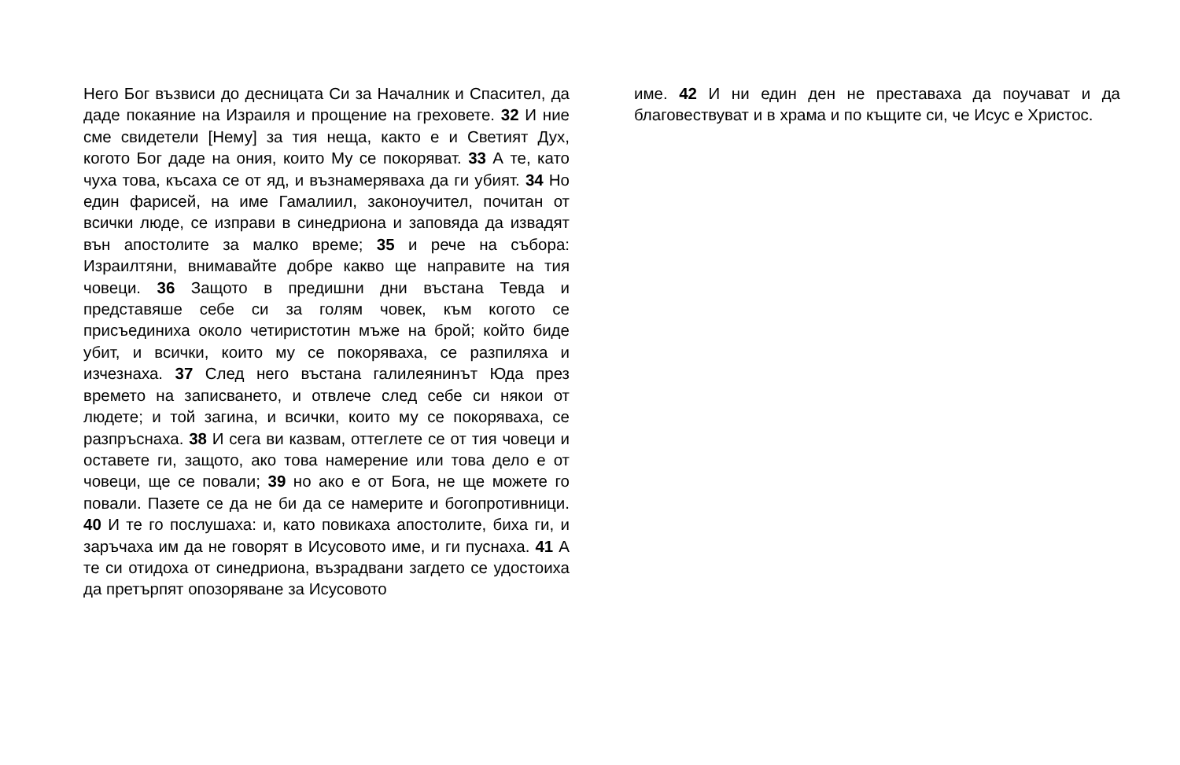Него Бог възвиси до десницата Си за Началник и Спасител, да даде покаяние на Израиля и прощение на греховете. 32 И ние сме свидетели [Нему] за тия неща, както е и Светият Дух, когото Бог даде на ония, които Му се покоряват. 33 А те, като чуха това, късаха се от яд, и възнамеряваха да ги убият. 34 Но един фарисей, на име Гамалиил, законоучител, почитан от всички люде, се изправи в синедриона и заповяда да извадят вън апостолите за малко време; 35 и рече на събора: Израилтяни, внимавайте добре какво ще направите на тия човеци. 36 Защото в предишни дни въстана Тевда и представяше себе си за голям човек, към когото се присъединиха около четиристотин мъже на брой; който биде убит, и всички, които му се покоряваха, се разпиляха и изчезнаха. 37 След него въстана галилеянинът Юда през времето на записването, и отвлече след себе си някои от людете; и той загина, и всички, които му се покоряваха, се разпръснаха. 38 И сега ви казвам, оттеглете се от тия човеци и оставете ги, защото, ако това намерение или това дело е от човеци, ще се повали; 39 но ако е от Бога, не ще можете го повали. Пазете се да не би да се намерите и богопротивници. 40 И те го послушаха: и, като повикаха апостолите, биха ги, и заръчаха им да не говорят в Исусовото име, и ги пуснаха. 41 А те си отидоха от синедриона, възрадвани загдето се удостоиха да претърпят опозоряване за Исусовото
име. 42 И ни един ден не преставаха да поучават и да благовествуват и в храма и по къщите си, че Исус е Христос.